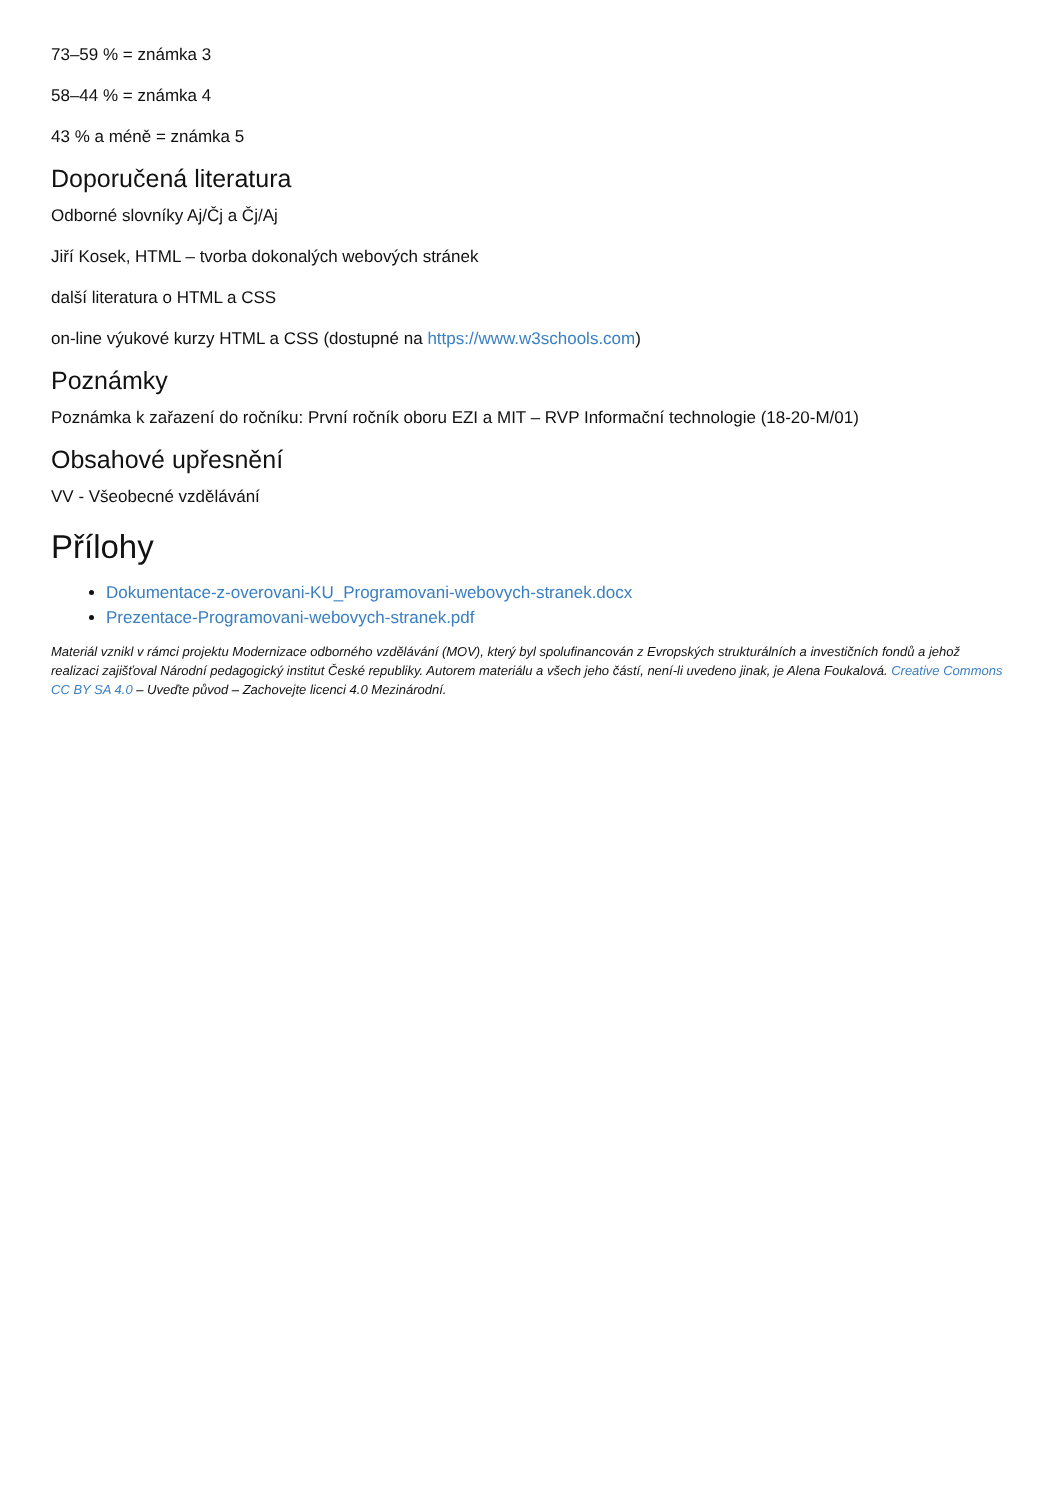73–59 % = známka 3
58–44 % = známka 4
43 % a méně = známka 5
Doporučená literatura
Odborné slovníky Aj/Čj a Čj/Aj
Jiří Kosek, HTML – tvorba dokonalých webových stránek
další literatura o HTML a CSS
on-line výukové kurzy HTML a CSS (dostupné na https://www.w3schools.com)
Poznámky
Poznámka k zařazení do ročníku: První ročník oboru EZI a MIT – RVP Informační technologie (18-20-M/01)
Obsahové upřesnění
VV - Všeobecné vzdělávání
Přílohy
Dokumentace-z-overovani-KU_Programovani-webovych-stranek.docx
Prezentace-Programovani-webovych-stranek.pdf
Materiál vznikl v rámci projektu Modernizace odborného vzdělávání (MOV), který byl spolufinancován z Evropských strukturálních a investičních fondů a jehož realizaci zajišťoval Národní pedagogický institut České republiky. Autorem materiálu a všech jeho částí, není-li uvedeno jinak, je Alena Foukalová. Creative Commons CC BY SA 4.0 – Uveďte původ – Zachovejte licenci 4.0 Mezinárodní.